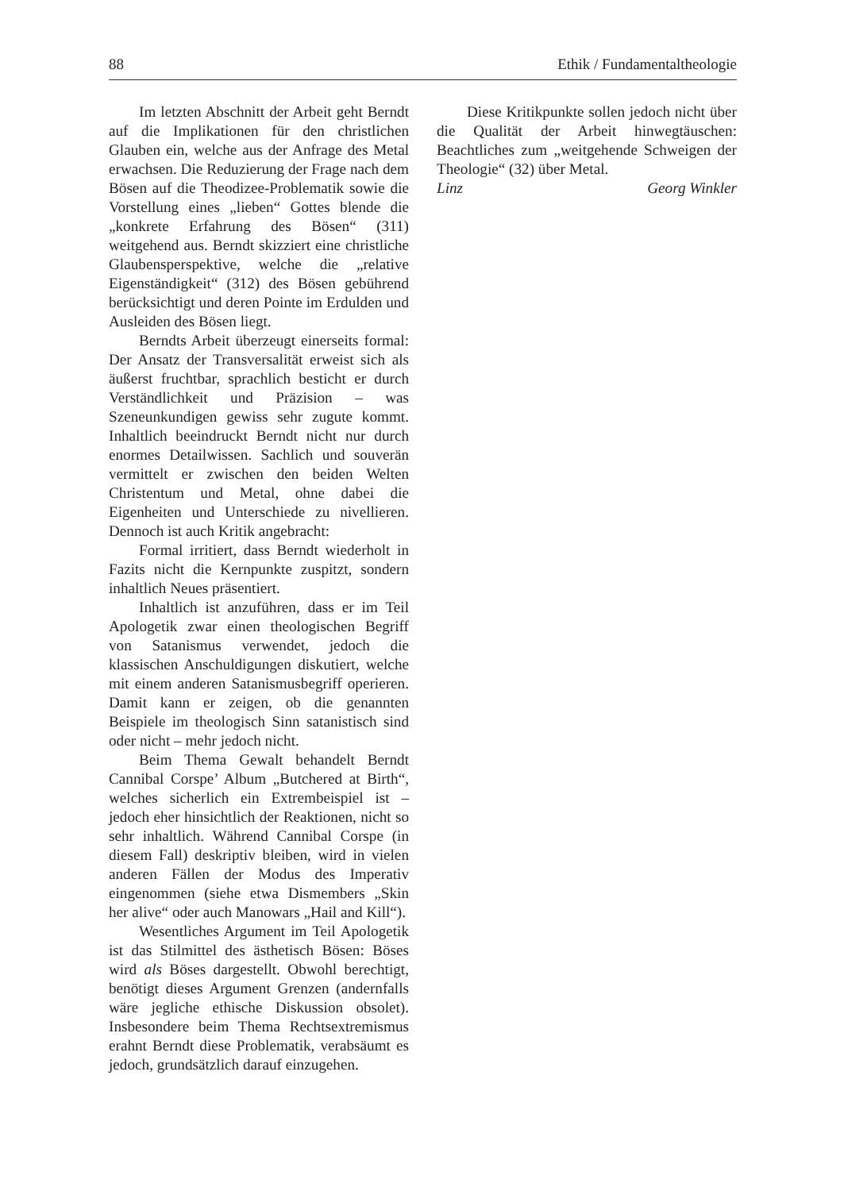88 Ethik / Fundamentaltheologie
Im letzten Abschnitt der Arbeit geht Berndt auf die Implikationen für den christlichen Glauben ein, welche aus der Anfrage des Metal erwachsen. Die Reduzierung der Frage nach dem Bösen auf die Theodizee-Problematik sowie die Vorstellung eines „lieben“ Gottes blende die „konkrete Erfahrung des Bösen“ (311) weitgehend aus. Berndt skizziert eine christliche Glaubensperspektive, welche die „relative Eigenständigkeit“ (312) des Bösen gebührend berücksichtigt und deren Pointe im Erdulden und Ausleiden des Bösen liegt.
Berndts Arbeit überzeugt einerseits formal: Der Ansatz der Transversalität erweist sich als äußerst fruchtbar, sprachlich besticht er durch Verständlichkeit und Präzision – was Szeneunkundigen gewiss sehr zugute kommt. Inhaltlich beeindruckt Berndt nicht nur durch enormes Detailwissen. Sachlich und souverän vermittelt er zwischen den beiden Welten Christentum und Metal, ohne dabei die Eigenheiten und Unterschiede zu nivellieren. Dennoch ist auch Kritik angebracht:
Formal irritiert, dass Berndt wiederholt in Fazits nicht die Kernpunkte zuspitzt, sondern inhaltlich Neues präsentiert.
Inhaltlich ist anzuführen, dass er im Teil Apologetik zwar einen theologischen Begriff von Satanismus verwendet, jedoch die klassischen Anschuldigungen diskutiert, welche mit einem anderen Satanismusbegriff operieren. Damit kann er zeigen, ob die genannten Beispiele im theologisch Sinn satanistisch sind oder nicht – mehr jedoch nicht.
Beim Thema Gewalt behandelt Berndt Cannibal Corspe’ Album „Butchered at Birth“, welches sicherlich ein Extrembeispiel ist – jedoch eher hinsichtlich der Reaktionen, nicht so sehr inhaltlich. Während Cannibal Corspe (in diesem Fall) deskriptiv bleiben, wird in vielen anderen Fällen der Modus des Imperativ eingenommen (siehe etwa Dismembers „Skin her alive“ oder auch Manowars „Hail and Kill“).
Wesentliches Argument im Teil Apologetik ist das Stilmittel des ästhetisch Bösen: Böses wird als Böses dargestellt. Obwohl berechtigt, benötigt dieses Argument Grenzen (andernfalls wäre jegliche ethische Diskussion obsolet). Insbesondere beim Thema Rechtsextremismus erahnt Berndt diese Problematik, verabsäumt es jedoch, grundsätzlich darauf einzugehen.
Diese Kritikpunkte sollen jedoch nicht über die Qualität der Arbeit hinwegtäuschen: Beachtliches zum „weitgehende Schweigen der Theologie“ (32) über Metal.
Linz Georg Winkler